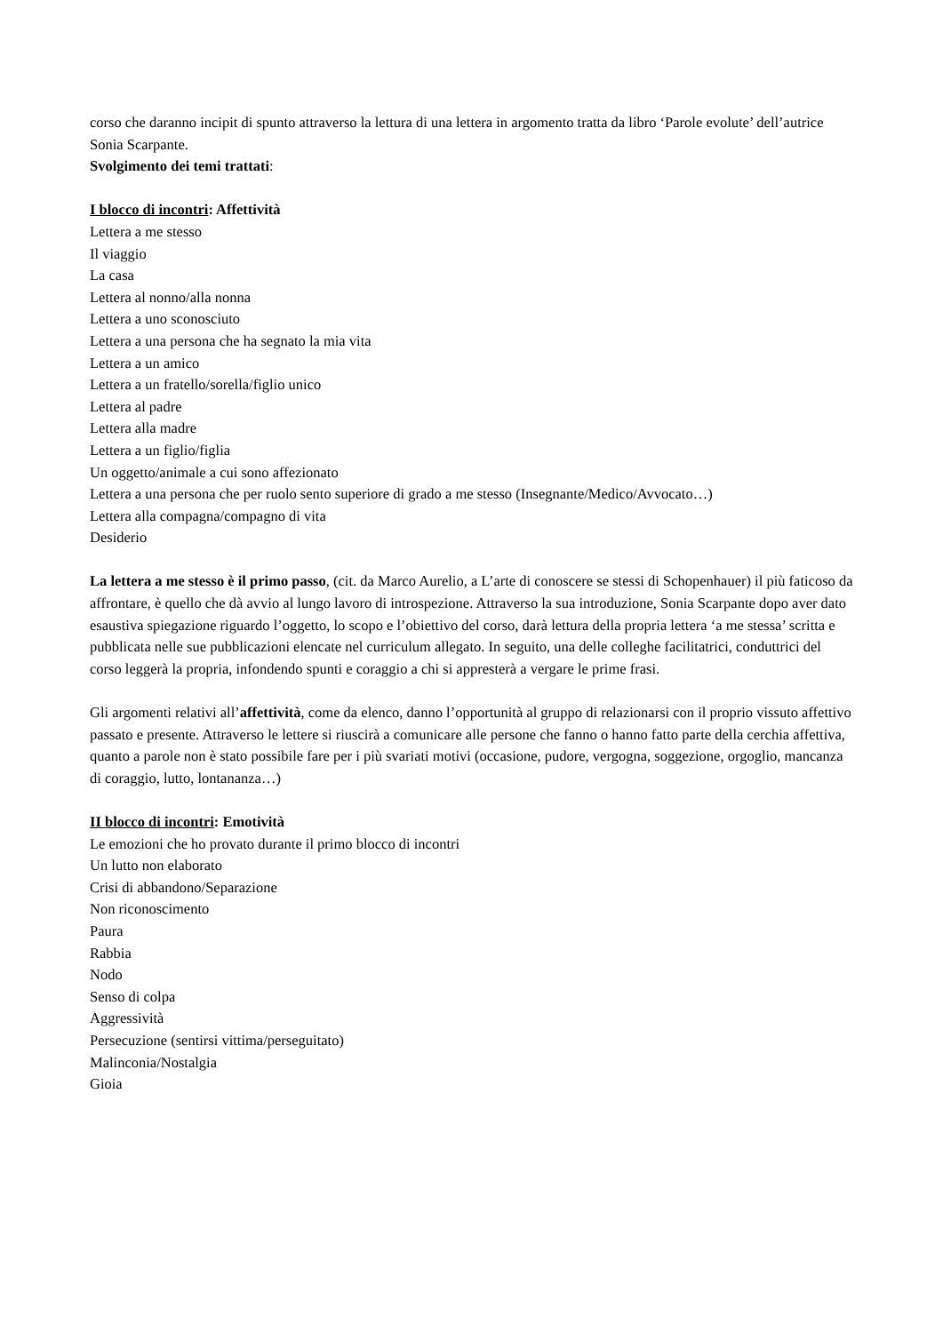corso che daranno incipit di spunto attraverso la lettura di una lettera in argomento tratta da libro ‘Parole evolute’ dell’autrice Sonia Scarpante.
Svolgimento dei temi trattati:
I blocco di incontri: Affettività
Lettera a me stesso
Il viaggio
La casa
Lettera al nonno/alla nonna
Lettera a uno sconosciuto
Lettera a una persona che ha segnato la mia vita
Lettera a un amico
Lettera a un fratello/sorella/figlio unico
Lettera al padre
Lettera alla madre
Lettera a un figlio/figlia
Un oggetto/animale a cui sono affezionato
Lettera a una persona che per ruolo sento superiore di grado a me stesso (Insegnante/Medico/Avvocato…)
Lettera alla compagna/compagno di vita
Desiderio
La lettera a me stesso è il primo passo, (cit. da Marco Aurelio, a L’arte di conoscere se stessi di Schopenhauer) il più faticoso da affrontare, è quello che dà avvio al lungo lavoro di introspezione. Attraverso la sua introduzione, Sonia Scarpante dopo aver dato esaustiva spiegazione riguardo l’oggetto, lo scopo e l’obiettivo del corso, darà lettura della propria lettera ‘a me stessa’ scritta e pubblicata nelle sue pubblicazioni elencate nel curriculum allegato. In seguito, una delle colleghe facilitatrici, conduttrici del corso leggerà la propria, infondendo spunti e coraggio a chi si appresterà a vergare le prime frasi.
Gli argomenti relativi all’affettività, come da elenco, danno l’opportunità al gruppo di relazionarsi con il proprio vissuto affettivo passato e presente. Attraverso le lettere si riuscirà a comunicare alle persone che fanno o hanno fatto parte della cerchia affettiva, quanto a parole non è stato possibile fare per i più svariati motivi (occasione, pudore, vergogna, soggezione, orgoglio, mancanza di coraggio, lutto, lontananza…)
II blocco di incontri: Emotività
Le emozioni che ho provato durante il primo blocco di incontri
Un lutto non elaborato
Crisi di abbandono/Separazione
Non riconoscimento
Paura
Rabbia
Nodo
Senso di colpa
Aggressività
Persecuzione (sentirsi vittima/perseguitato)
Malinconia/Nostalgia
Gioia